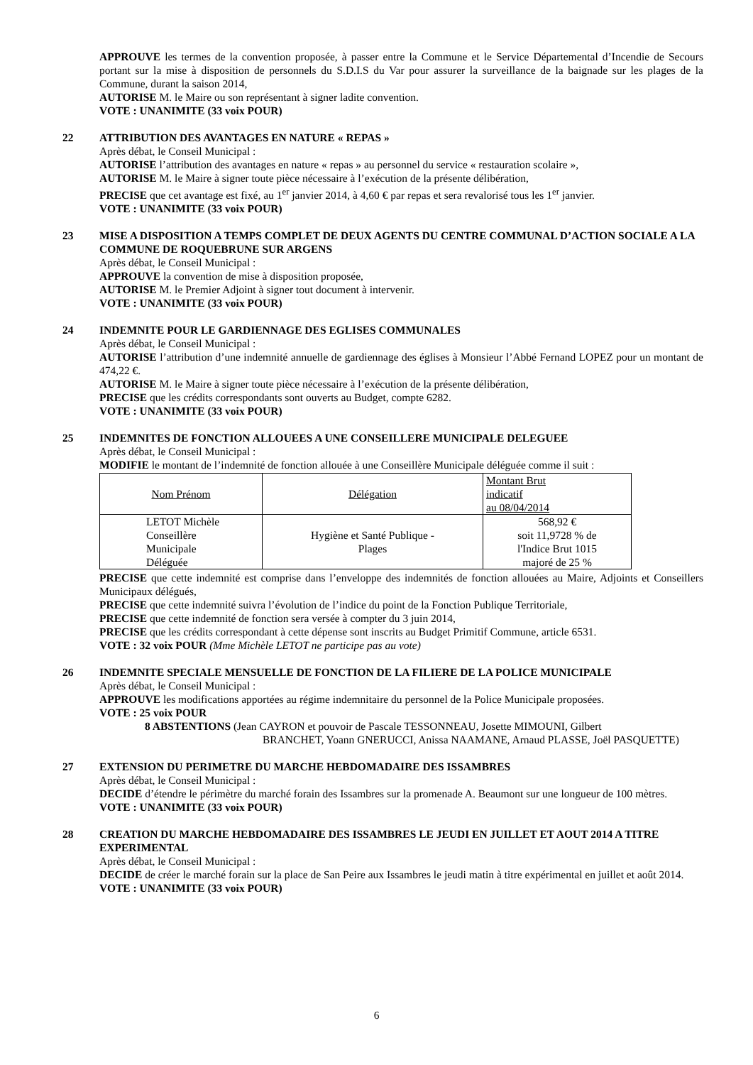APPROUVE les termes de la convention proposée, à passer entre la Commune et le Service Départemental d’Incendie de Secours portant sur la mise à disposition de personnels du S.D.I.S du Var pour assurer la surveillance de la baignade sur les plages de la Commune, durant la saison 2014,
AUTORISE M. le Maire ou son représentant à signer ladite convention.
VOTE : UNANIMITE (33 voix POUR)
22 ATTRIBUTION DES AVANTAGES EN NATURE « REPAS »
Après débat, le Conseil Municipal :
AUTORISE l’attribution des avantages en nature « repas » au personnel du service « restauration scolaire »,
AUTORISE M. le Maire à signer toute pièce nécessaire à l’exécution de la présente délibération,
PRECISE que cet avantage est fixé, au 1<sup>er</sup> janvier 2014, à 4,60 € par repas et sera revalorisé tous les 1<sup>er</sup> janvier.
VOTE : UNANIMITE (33 voix POUR)
23 MISE A DISPOSITION A TEMPS COMPLET DE DEUX AGENTS DU CENTRE COMMUNAL D’ACTION SOCIALE A LA COMMUNE DE ROQUEBRUNE SUR ARGENS
Après débat, le Conseil Municipal :
APPROUVE la convention de mise à disposition proposée,
AUTORISE M. le Premier Adjoint à signer tout document à intervenir.
VOTE : UNANIMITE (33 voix POUR)
24 INDEMNITE POUR LE GARDIENNAGE DES EGLISES COMMUNALES
Après débat, le Conseil Municipal :
AUTORISE l’attribution d’une indemnité annuelle de gardiennage des églises à Monsieur l’Abbé Fernand LOPEZ pour un montant de 474,22 €.
AUTORISE M. le Maire à signer toute pièce nécessaire à l’exécution de la présente délibération,
PRECISE que les crédits correspondants sont ouverts au Budget, compte 6282.
VOTE : UNANIMITE (33 voix POUR)
25 INDEMNITES DE FONCTION ALLOUEES A UNE CONSEILLERE MUNICIPALE DELEGUEE
Après débat, le Conseil Municipal :
MODIFIE le montant de l’indemnité de fonction allouée à une Conseillère Municipale déléguée comme il suit :
| Nom Prénom | Délégation | Montant Brut indicatif au 08/04/2014 |
| LETOT Michèle Conseillère Municipale Déléguée | Hygiène et Santé Publique - Plages | 568,92 € soit 11,9728 % de l'Indice Brut 1015 majoré de 25 % |
PRECISE que cette indemnité est comprise dans l’enveloppe des indemnités de fonction allouées au Maire, Adjoints et Conseillers Municipaux délégués,
PRECISE que cette indemnité suivra l’évolution de l’indice du point de la Fonction Publique Territoriale,
PRECISE que cette indemnité de fonction sera versée à compter du 3 juin 2014,
PRECISE que les crédits correspondant à cette dépense sont inscrits au Budget Primitif Commune, article 6531.
VOTE : 32 voix POUR (Mme Michèle LETOT ne participe pas au vote)
26 INDEMNITE SPECIALE MENSUELLE DE FONCTION DE LA FILIERE DE LA POLICE MUNICIPALE
Après débat, le Conseil Municipal :
APPROUVE les modifications apportées au régime indemnitaire du personnel de la Police Municipale proposées.
VOTE : 25 voix POUR
8 ABSTENTIONS (Jean CAYRON et pouvoir de Pascale TESSONNEAU, Josette MIMOUNI, Gilbert
BRANCHET, Yoann GNERUCCI, Anissa NAAMANE, Arnaud PLASSE, Joël PASQUETTE)
27 EXTENSION DU PERIMETRE DU MARCHE HEBDOMADAIRE DES ISSAMBRES
Après débat, le Conseil Municipal :
DECIDE d’étendre le périmètre du marché forain des Issambres sur la promenade A. Beaumont sur une longueur de 100 mètres.
VOTE : UNANIMITE (33 voix POUR)
28 CREATION DU MARCHE HEBDOMADAIRE DES ISSAMBRES LE JEUDI EN JUILLET ET AOUT 2014 A TITRE EXPERIMENTAL
Après débat, le Conseil Municipal :
DECIDE de créer le marché forain sur la place de San Peire aux Issambres le jeudi matin à titre expérimental en juillet et août 2014.
VOTE : UNANIMITE (33 voix POUR)
6